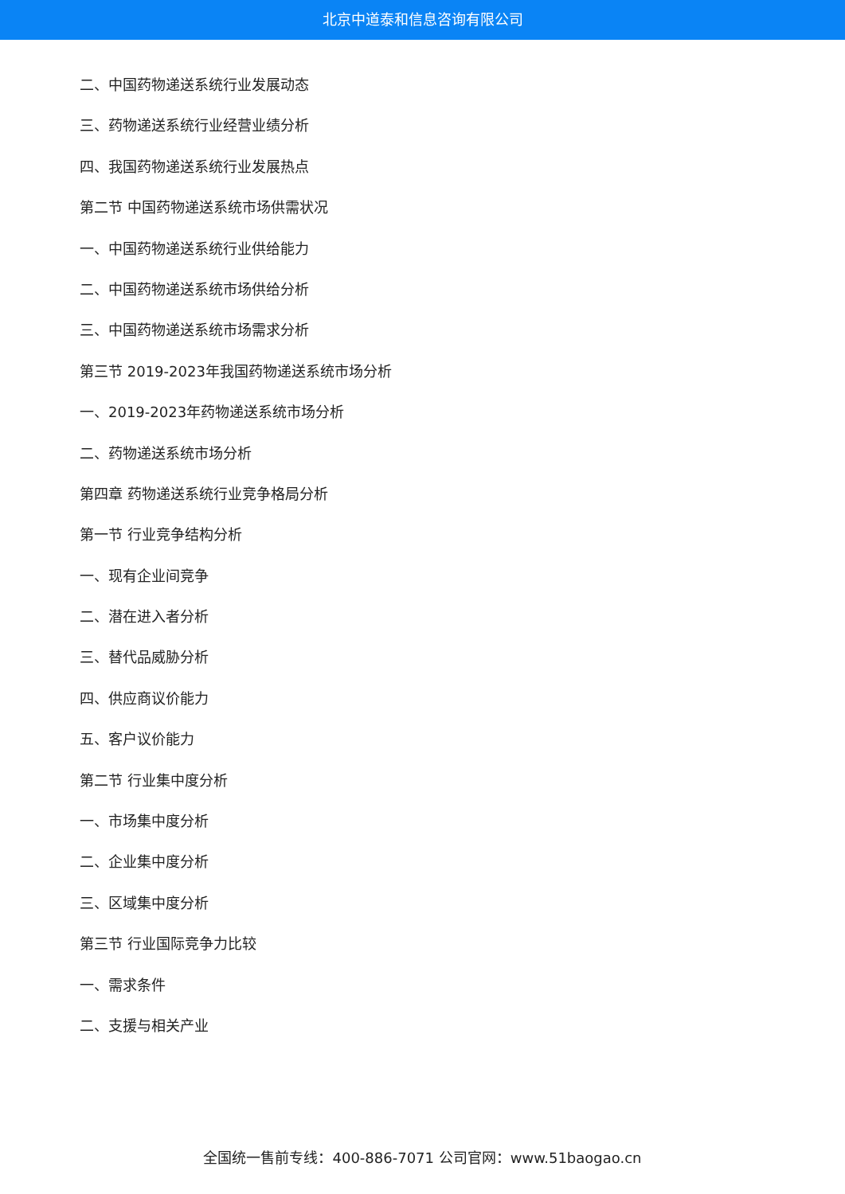北京中道泰和信息咨询有限公司
二、中国药物递送系统行业发展动态
三、药物递送系统行业经营业绩分析
四、我国药物递送系统行业发展热点
第二节 中国药物递送系统市场供需状况
一、中国药物递送系统行业供给能力
二、中国药物递送系统市场供给分析
三、中国药物递送系统市场需求分析
第三节 2019-2023年我国药物递送系统市场分析
一、2019-2023年药物递送系统市场分析
二、药物递送系统市场分析
第四章 药物递送系统行业竞争格局分析
第一节 行业竞争结构分析
一、现有企业间竞争
二、潜在进入者分析
三、替代品威胁分析
四、供应商议价能力
五、客户议价能力
第二节 行业集中度分析
一、市场集中度分析
二、企业集中度分析
三、区域集中度分析
第三节 行业国际竞争力比较
一、需求条件
二、支援与相关产业
全国统一售前专线：400-886-7071 公司官网：www.51baogao.cn